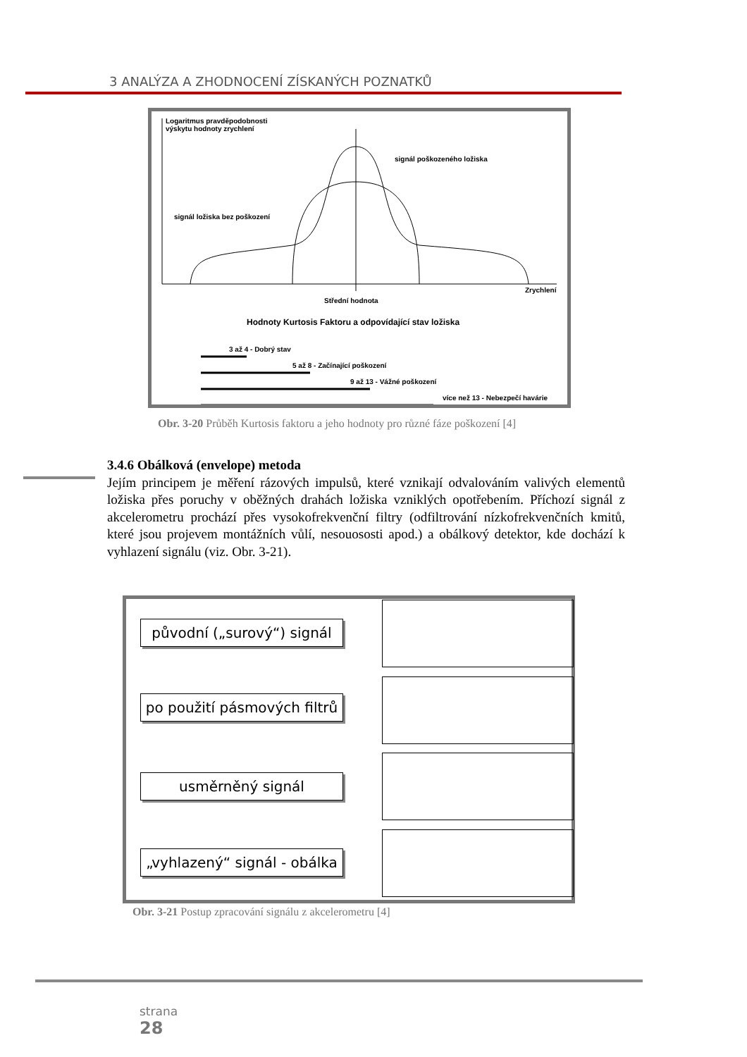3 ANALÝZA A ZHODNOCENÍ ZÍSKANÝCH POZNATKŮ
Logaritmus pravděpodobnosti
výskytu hodnoty zrychlení
signál poškozeného ložiska
signál ložiska bez poškození
Zrychlení
Střední hodnota
Hodnoty Kurtosis Faktoru a odpovídající stav ložiska
3 až 4 - Dobrý stav
5 až 8 - Začínající poškození
9 až 13 - Vážné poškození
více než 13 - Nebezpečí havárie
Obr. 3-20 Průběh Kurtosis faktoru a jeho hodnoty pro různé fáze poškození [4]
3.4.6 Obálková (envelope) metoda
Jejím principem je měření rázových impulsů, které vznikají odvalováním valivých elementů ložiska přes poruchy v oběžných drahách ložiska vzniklých opotřebením. Příchozí signál z akcelerometru prochází přes vysokofrekvenční filtry (odfiltrování nízkofrekvenčních kmitů, které jsou projevem montážních vůlí, nesouososti apod.) a obálkový detektor, kde dochází k vyhlazení signálu (viz. Obr. 3-21).
původní („surový“) signál
po použití pásmových filtrů
usměrněný signál
„vyhlazený“ signál - obálka
Obr. 3-21 Postup zpracování signálu z akcelerometru [4]
strana
28